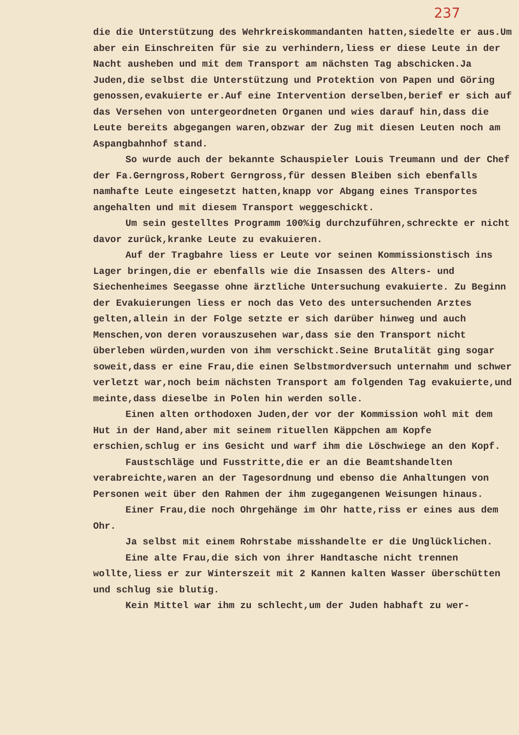237
die die Unterstützung des Wehrkreiskommandanten hatten,siedelte er aus.Um aber ein Einschreiten für sie zu verhindern,liess er diese Leute in der Nacht ausheben und mit dem Transport am nächsten Tag abschicken.Ja Juden,die selbst die Unterstützung und Protektion von Papen und Göring genossen,evakuierte er.Auf eine Intervention derselben,berief er sich auf das Versehen von untergeordneten Organen und wies darauf hin,dass die Leute bereits abgegangen waren,obzwar der Zug mit diesen Leuten noch am Aspangbahnhof stand.
So wurde auch der bekannte Schauspieler Louis Treumann und der Chef der Fa.Gerngross,Robert Gerngross,für dessen Bleiben sich ebenfalls namhafte Leute eingesetzt hatten,knapp vor Abgang eines Transportes angehalten und mit diesem Transport weggeschickt.
Um sein gestelltes Programm 100%ig durchzuführen,schreckte er nicht davor zurück,kranke Leute zu evakuieren.
Auf der Tragbahre liess er Leute vor seinen Kommissionstisch ins Lager bringen,die er ebenfalls wie die Insassen des Alters- und Siechenheimes Seegasse ohne ärztliche Untersuchung evakuierte. Zu Beginn der Evakuierungen liess er noch das Veto des untersuchenden Arztes gelten,allein in der Folge setzte er sich darüber hinweg und auch Menschen,von deren vorauszusehen war,dass sie den Transport nicht überleben würden,wurden von ihm verschickt.Seine Brutalität ging sogar soweit,dass er eine Frau,die einen Selbstmordversuch unternahm und schwer verletzt war,noch beim nächsten Transport am folgenden Tag evakuierte,und meinte,dass dieselbe in Polen hin werden solle.
Einen alten orthodoxen Juden,der vor der Kommission wohl mit dem Hut in der Hand,aber mit seinem rituellen Käppchen am Kopfe erschien,schlug er ins Gesicht und warf ihm die Löschwiege an den Kopf.
Faustschläge und Fusstritte,die er an die Beamtshandelten verabreichte,waren an der Tagesordnung und ebenso die Anhaltungen von Personen weit über den Rahmen der ihm zugegangenen Weisungen hinaus.
Einer Frau,die noch Ohrgehänge im Ohr hatte,riss er eines aus dem Ohr.
Ja selbst mit einem Rohrstabe misshandelte er die Unglücklichen.
Eine alte Frau,die sich von ihrer Handtasche nicht trennen wollte,liess er zur Winterszeit mit 2 Kannen kalten Wasser überschütten und schlug sie blutig.
Kein Mittel war ihm zu schlecht,um der Juden habhaft zu wer-